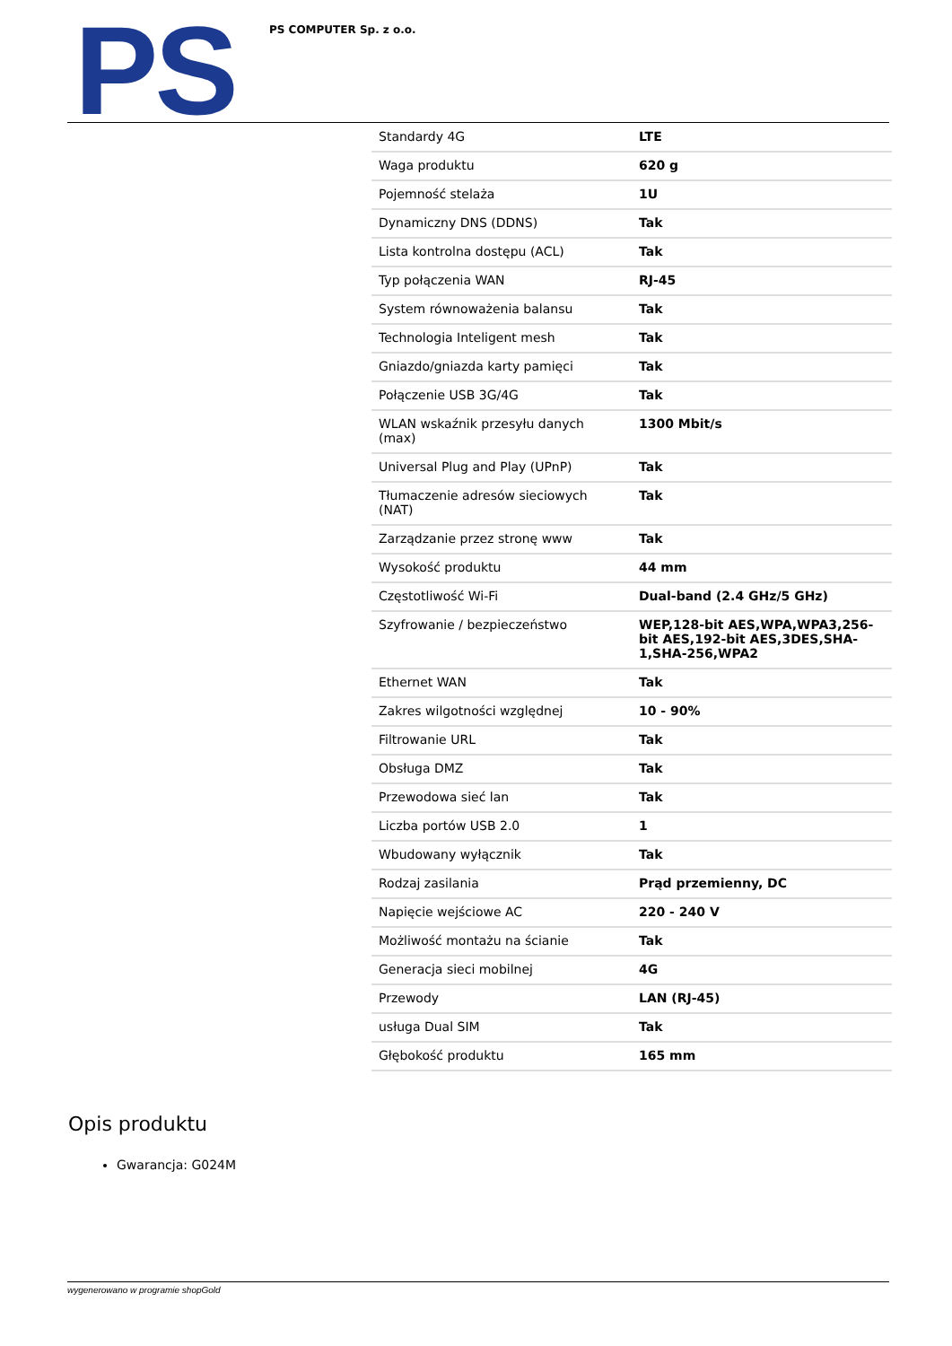PS PS COMPUTER Sp. z o.o.
| Standardy 4G | LTE |
| Waga produktu | 620 g |
| Pojemność stelaża | 1U |
| Dynamiczny DNS (DDNS) | Tak |
| Lista kontrolna dostępu (ACL) | Tak |
| Typ połączenia WAN | RJ-45 |
| System równoważenia balansu | Tak |
| Technologia Inteligent mesh | Tak |
| Gniazdo/gniazda karty pamięci | Tak |
| Połączenie USB 3G/4G | Tak |
| WLAN wskaźnik przesyłu danych (max) | 1300 Mbit/s |
| Universal Plug and Play (UPnP) | Tak |
| Tłumaczenie adresów sieciowych (NAT) | Tak |
| Zarządzanie przez stronę www | Tak |
| Wysokość produktu | 44 mm |
| Częstotliwość Wi-Fi | Dual-band (2.4 GHz/5 GHz) |
| Szyfrowanie / bezpieczeństwo | WEP,128-bit AES,WPA,WPA3,256-bit AES,192-bit AES,3DES,SHA-1,SHA-256,WPA2 |
| Ethernet WAN | Tak |
| Zakres wilgotności względnej | 10 - 90% |
| Filtrowanie URL | Tak |
| Obsługa DMZ | Tak |
| Przewodowa sieć lan | Tak |
| Liczba portów USB 2.0 | 1 |
| Wbudowany wyłącznik | Tak |
| Rodzaj zasilania | Prąd przemienny, DC |
| Napięcie wejściowe AC | 220 - 240 V |
| Możliwość montażu na ścianie | Tak |
| Generacja sieci mobilnej | 4G |
| Przewody | LAN (RJ-45) |
| usługa Dual SIM | Tak |
| Głębokość produktu | 165 mm |
Opis produktu
Gwarancja: G024M
wygenerowano w programie shopGold